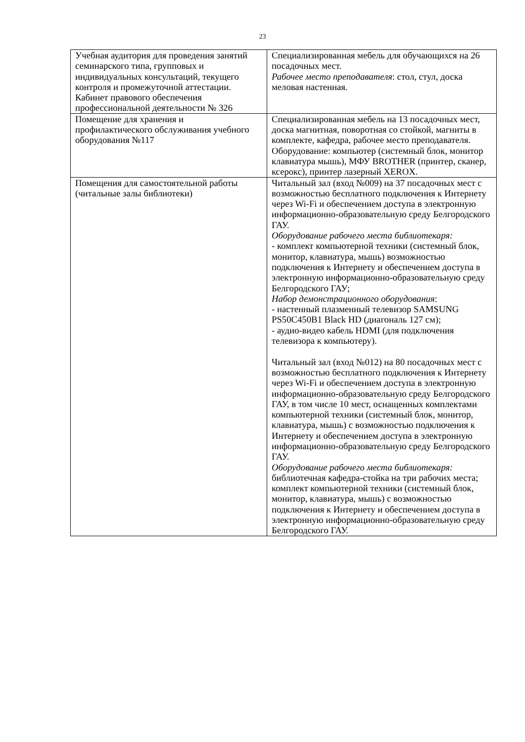23
| Учебная аудитория для проведения занятий семинарского типа, групповых и индивидуальных консультаций, текущего контроля и промежуточной аттестации. Кабинет правового обеспечения профессиональной деятельности № 326 | Специализированная мебель для обучающихся на 26 посадочных мест. Рабочее место преподавателя : стол, стул, доска меловая настенная. |
| Помещение для хранения и профилактического обслуживания учебного оборудования №117 | Специализированная мебель на 13 посадочных мест, доска магнитная, поворотная со стойкой, магниты в комплекте, кафедра, рабочее место преподавателя. Оборудование: компьютер (системный блок, монитор клавиатура мышь), МФУ BROTHER (принтер, сканер, ксерокс), принтер лазерный XEROX. |
| Помещения для самостоятельной работы (читальные залы библиотеки) | Читальный зал (вход №009) на 37 посадочных мест с возможностью бесплатного подключения к Интернету через Wi-Fi и обеспечением доступа в электронную информационно-образовательную среду Белгородского ГАУ. Оборудование рабочего места библиотекаря: - комплект компьютерной техники (системный блок, монитор, клавиатура, мышь) возможностью подключения к Интернету и обеспечением доступа в электронную информационно-образовательную среду Белгородского ГАУ; Набор демонстрационного оборудования : - настенный плазменный телевизор SAMSUNG PS50C450B1 Black HD (диагональ 127 см); - аудио-видео кабель HDMI (для подключения телевизора к компьютеру). Читальный зал (вход №012) на 80 посадочных мест с возможностью бесплатного подключения к Интернету через Wi-Fi и обеспечением доступа в электронную информационно-образовательную среду Белгородского ГАУ, в том числе 10 мест, оснащенных комплектами компьютерной техники (системный блок, монитор, клавиатура, мышь) с возможностью подключения к Интернету и обеспечением доступа в электронную информационно-образовательную среду Белгородского ГАУ. Оборудование рабочего места библиотекаря: библиотечная кафедра-стойка на три рабочих места; комплект компьютерной техники (системный блок, монитор, клавиатура, мышь) с возможностью подключения к Интернету и обеспечением доступа в электронную информационно-образовательную среду Белгородского ГАУ. |